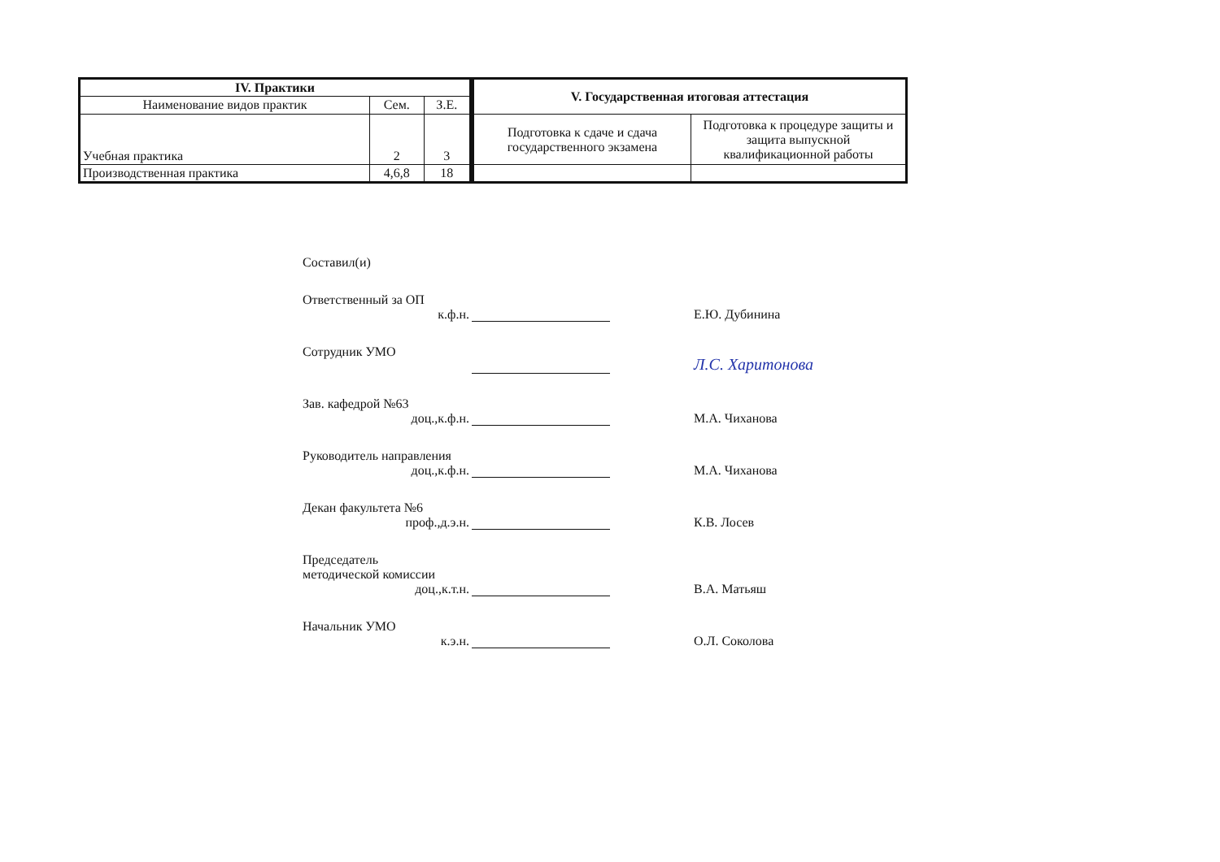| IV. Практики | | |
| --- | --- | --- |
| Наименование видов практик | Сем. | З.Е. |
| Учебная практика | 2 | 3 |
| Производственная практика | 4,6,8 | 18 |
| V. Государственная итоговая аттестация | |
| --- | --- |
| Подготовка к сдаче и сдача государственного экзамена | Подготовка к процедуре защиты и защита выпускной квалификационной работы |
Составил(и)
Ответственный за ОП
к.ф.н.
Е.Ю. Дубинина
Сотрудник УМО
Л.С. Харитонова
Зав. кафедрой №63
доц.,к.ф.н.
М.А. Чиханова
Руководитель направления
доц.,к.ф.н.
М.А. Чиханова
Декан факультета №6
проф.,д.э.н.
К.В. Лосев
Председатель
методической комиссии
доц.,к.т.н.
В.А. Матьяш
Начальник УМО
к.э.н.
О.Л. Соколова